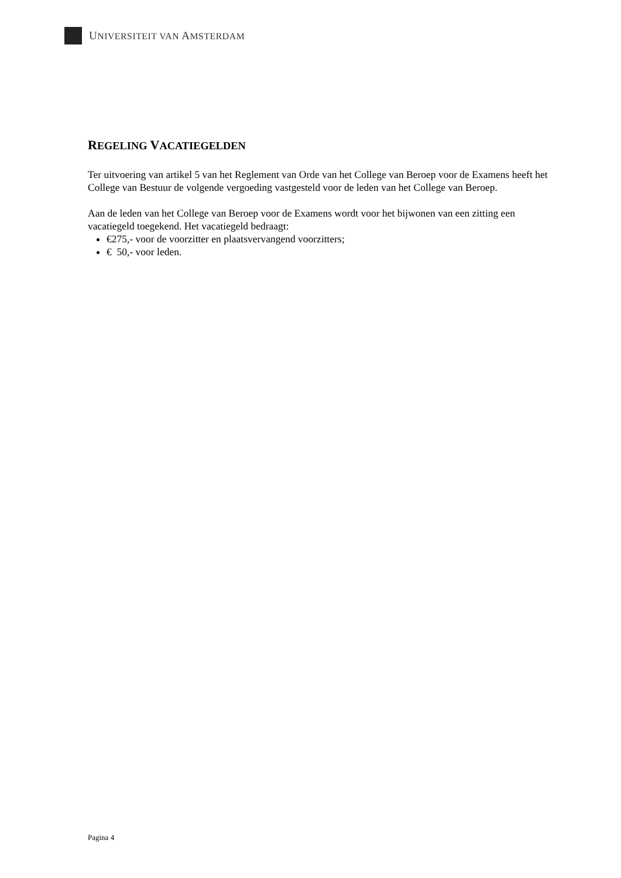UNIVERSITEIT VAN AMSTERDAM
REGELING VACATIEGELDEN
Ter uitvoering van artikel 5 van het Reglement van Orde van het College van Beroep voor de Examens heeft het College van Bestuur de volgende vergoeding vastgesteld voor de leden van het College van Beroep.
Aan de leden van het College van Beroep voor de Examens wordt voor het bijwonen van een zitting een vacatiegeld toegekend. Het vacatiegeld bedraagt:
€275,- voor de voorzitter en plaatsvervangend voorzitters;
€ 50,- voor leden.
Pagina 4